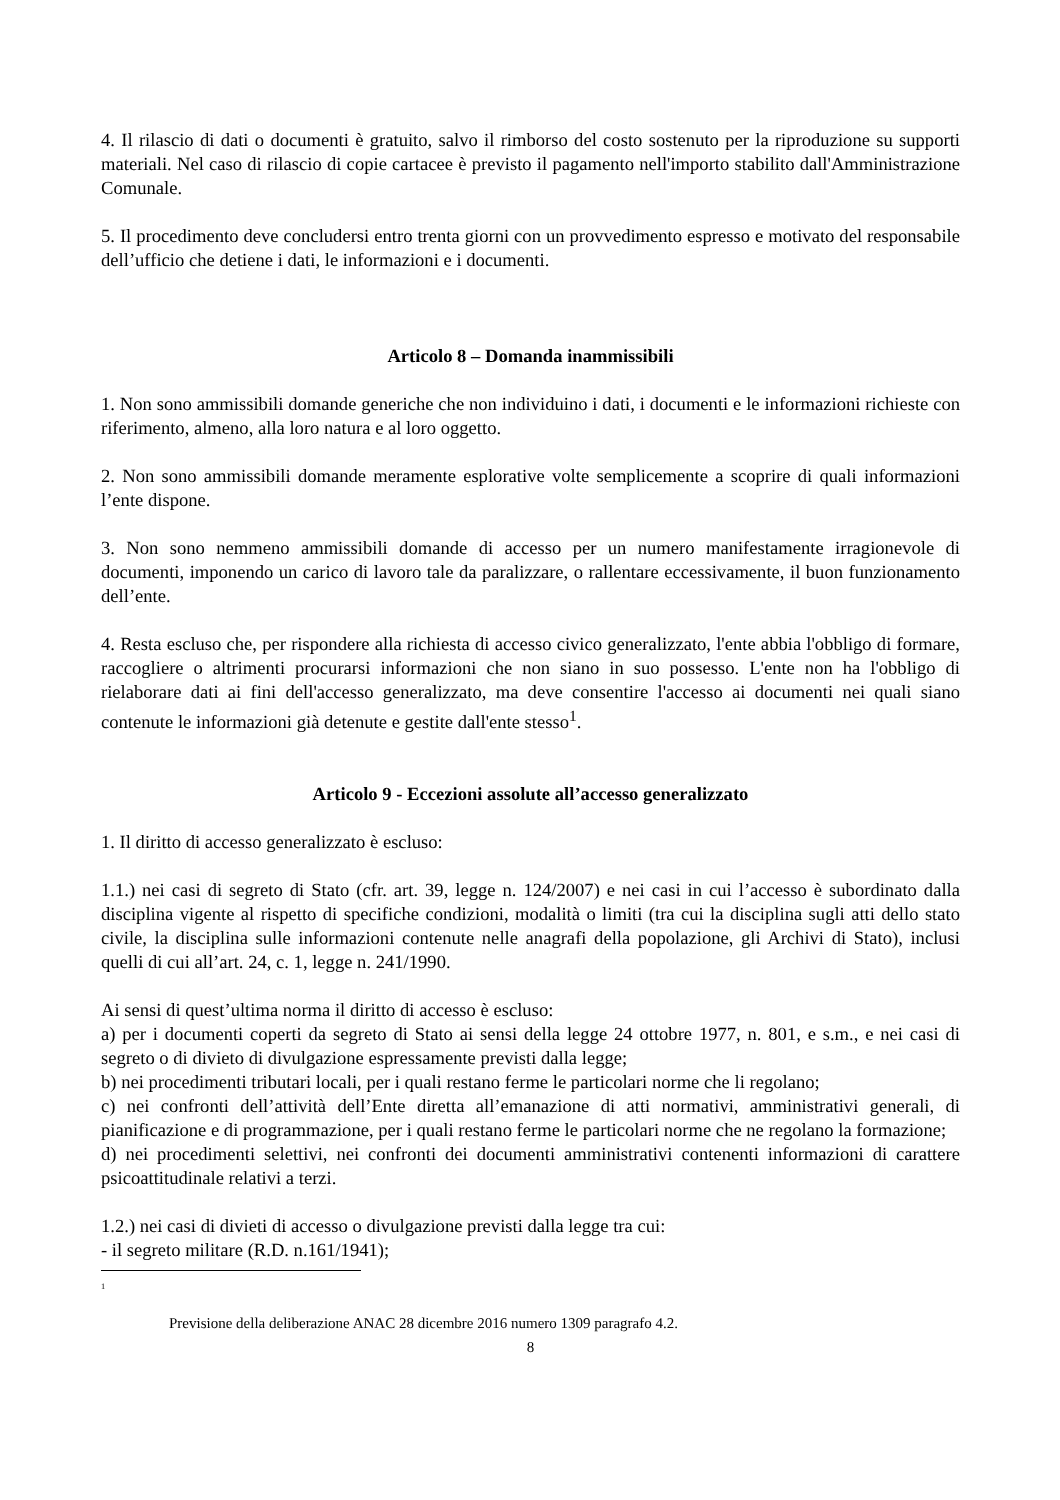4. Il rilascio di dati o documenti è gratuito, salvo il rimborso del costo sostenuto per la riproduzione su supporti materiali. Nel caso di rilascio di copie cartacee è previsto il pagamento nell'importo stabilito dall'Amministrazione Comunale.
5. Il procedimento deve concludersi entro trenta giorni con un provvedimento espresso e motivato del responsabile dell’ufficio che detiene i dati, le informazioni e i documenti.
Articolo 8 – Domanda inammissibili
1. Non sono ammissibili domande generiche che non individuino i dati, i documenti e le informazioni richieste con riferimento, almeno, alla loro natura e al loro oggetto.
2. Non sono ammissibili domande meramente esplorative volte semplicemente a scoprire di quali informazioni l’ente dispone.
3. Non sono nemmeno ammissibili domande di accesso per un numero manifestamente irragionevole di documenti, imponendo un carico di lavoro tale da paralizzare, o rallentare eccessivamente, il buon funzionamento dell’ente.
4. Resta escluso che, per rispondere alla richiesta di accesso civico generalizzato, l'ente abbia l'obbligo di formare, raccogliere o altrimenti procurarsi informazioni che non siano in suo possesso. L'ente non ha l'obbligo di rielaborare dati ai fini dell'accesso generalizzato, ma deve consentire l'accesso ai documenti nei quali siano contenute le informazioni già detenute e gestite dall'ente stesso<sup>1</sup>.
Articolo 9 - Eccezioni assolute all’accesso generalizzato
1. Il diritto di accesso generalizzato è escluso:
1.1.) nei casi di segreto di Stato (cfr. art. 39, legge n. 124/2007) e nei casi in cui l’accesso è subordinato dalla disciplina vigente al rispetto di specifiche condizioni, modalità o limiti (tra cui la disciplina sugli atti dello stato civile, la disciplina sulle informazioni contenute nelle anagrafi della popolazione, gli Archivi di Stato), inclusi quelli di cui all’art. 24, c. 1, legge n. 241/1990.
Ai sensi di quest’ultima norma il diritto di accesso è escluso:
a) per i documenti coperti da segreto di Stato ai sensi della legge 24 ottobre 1977, n. 801, e s.m., e nei casi di segreto o di divieto di divulgazione espressamente previsti dalla legge;
b) nei procedimenti tributari locali, per i quali restano ferme le particolari norme che li regolano;
c) nei confronti dell’attività dell’Ente diretta all’emanazione di atti normativi, amministrativi generali, di pianificazione e di programmazione, per i quali restano ferme le particolari norme che ne regolano la formazione;
d) nei procedimenti selettivi, nei confronti dei documenti amministrativi contenenti informazioni di carattere psicoattitudinale relativi a terzi.
1.2.) nei casi di divieti di accesso o divulgazione previsti dalla legge tra cui:
- il segreto militare (R.D. n.161/1941);
<sup>1</sup>
Previsione della deliberazione ANAC 28 dicembre 2016 numero 1309 paragrafo 4.2.
8